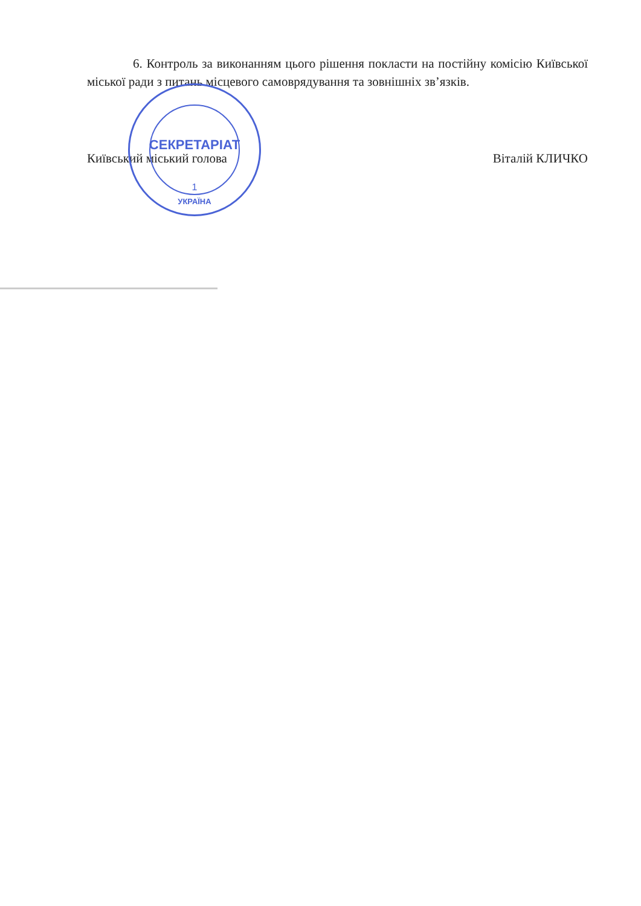6. Контроль за виконанням цього рішення покласти на постійну комісію Київської міської ради з питань місцевого самоврядування та зовнішніх зв’язків.
Київський міський голова Віталій КЛИЧКО
СЕКРЕТАРІАТ
1
УКРАЇНА